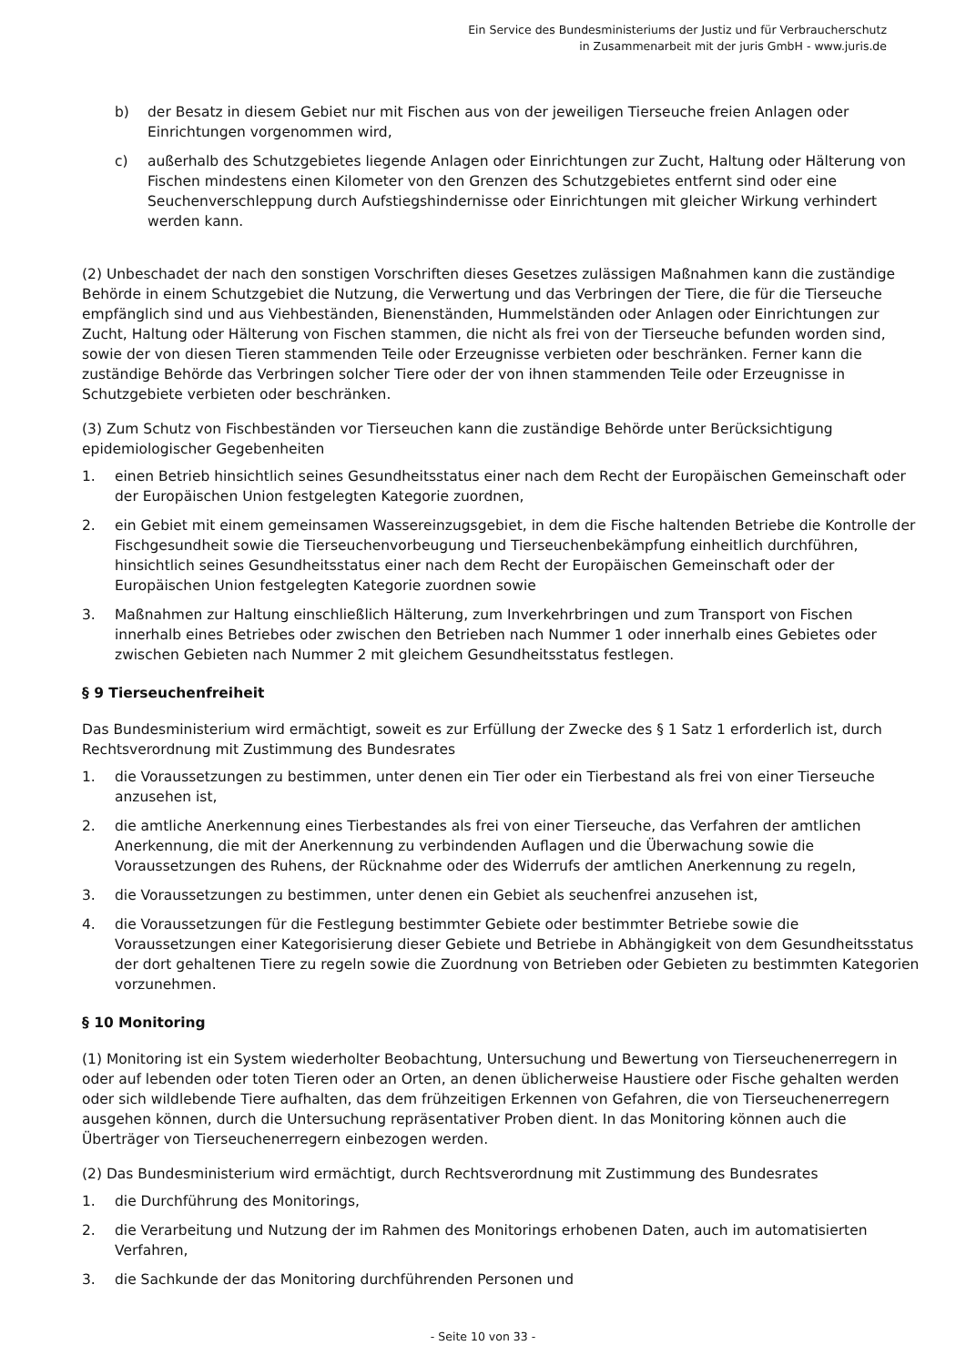Ein Service des Bundesministeriums der Justiz und für Verbraucherschutz
in Zusammenarbeit mit der juris GmbH - www.juris.de
b) der Besatz in diesem Gebiet nur mit Fischen aus von der jeweiligen Tierseuche freien Anlagen oder Einrichtungen vorgenommen wird,
c) außerhalb des Schutzgebietes liegende Anlagen oder Einrichtungen zur Zucht, Haltung oder Hälterung von Fischen mindestens einen Kilometer von den Grenzen des Schutzgebietes entfernt sind oder eine Seuchenverschleppung durch Aufstiegshindernisse oder Einrichtungen mit gleicher Wirkung verhindert werden kann.
(2) Unbeschadet der nach den sonstigen Vorschriften dieses Gesetzes zulässigen Maßnahmen kann die zuständige Behörde in einem Schutzgebiet die Nutzung, die Verwertung und das Verbringen der Tiere, die für die Tierseuche empfänglich sind und aus Viehbeständen, Bienenständen, Hummelständen oder Anlagen oder Einrichtungen zur Zucht, Haltung oder Hälterung von Fischen stammen, die nicht als frei von der Tierseuche befunden worden sind, sowie der von diesen Tieren stammenden Teile oder Erzeugnisse verbieten oder beschränken. Ferner kann die zuständige Behörde das Verbringen solcher Tiere oder der von ihnen stammenden Teile oder Erzeugnisse in Schutzgebiete verbieten oder beschränken.
(3) Zum Schutz von Fischbeständen vor Tierseuchen kann die zuständige Behörde unter Berücksichtigung epidemiologischer Gegebenheiten
1. einen Betrieb hinsichtlich seines Gesundheitsstatus einer nach dem Recht der Europäischen Gemeinschaft oder der Europäischen Union festgelegten Kategorie zuordnen,
2. ein Gebiet mit einem gemeinsamen Wassereinzugsgebiet, in dem die Fische haltenden Betriebe die Kontrolle der Fischgesundheit sowie die Tierseuchenvorbeugung und Tierseuchenbekämpfung einheitlich durchführen, hinsichtlich seines Gesundheitsstatus einer nach dem Recht der Europäischen Gemeinschaft oder der Europäischen Union festgelegten Kategorie zuordnen sowie
3. Maßnahmen zur Haltung einschließlich Hälterung, zum Inverkehrbringen und zum Transport von Fischen innerhalb eines Betriebes oder zwischen den Betrieben nach Nummer 1 oder innerhalb eines Gebietes oder zwischen Gebieten nach Nummer 2 mit gleichem Gesundheitsstatus festlegen.
§ 9 Tierseuchenfreiheit
Das Bundesministerium wird ermächtigt, soweit es zur Erfüllung der Zwecke des § 1 Satz 1 erforderlich ist, durch Rechtsverordnung mit Zustimmung des Bundesrates
1. die Voraussetzungen zu bestimmen, unter denen ein Tier oder ein Tierbestand als frei von einer Tierseuche anzusehen ist,
2. die amtliche Anerkennung eines Tierbestandes als frei von einer Tierseuche, das Verfahren der amtlichen Anerkennung, die mit der Anerkennung zu verbindenden Auflagen und die Überwachung sowie die Voraussetzungen des Ruhens, der Rücknahme oder des Widerrufs der amtlichen Anerkennung zu regeln,
3. die Voraussetzungen zu bestimmen, unter denen ein Gebiet als seuchenfrei anzusehen ist,
4. die Voraussetzungen für die Festlegung bestimmter Gebiete oder bestimmter Betriebe sowie die Voraussetzungen einer Kategorisierung dieser Gebiete und Betriebe in Abhängigkeit von dem Gesundheitsstatus der dort gehaltenen Tiere zu regeln sowie die Zuordnung von Betrieben oder Gebieten zu bestimmten Kategorien vorzunehmen.
§ 10 Monitoring
(1) Monitoring ist ein System wiederholter Beobachtung, Untersuchung und Bewertung von Tierseuchenerregern in oder auf lebenden oder toten Tieren oder an Orten, an denen üblicherweise Haustiere oder Fische gehalten werden oder sich wildlebende Tiere aufhalten, das dem frühzeitigen Erkennen von Gefahren, die von Tierseuchenerregern ausgehen können, durch die Untersuchung repräsentativer Proben dient. In das Monitoring können auch die Überträger von Tierseuchenerregern einbezogen werden.
(2) Das Bundesministerium wird ermächtigt, durch Rechtsverordnung mit Zustimmung des Bundesrates
1. die Durchführung des Monitorings,
2. die Verarbeitung und Nutzung der im Rahmen des Monitorings erhobenen Daten, auch im automatisierten Verfahren,
3. die Sachkunde der das Monitoring durchführenden Personen und
- Seite 10 von 33 -